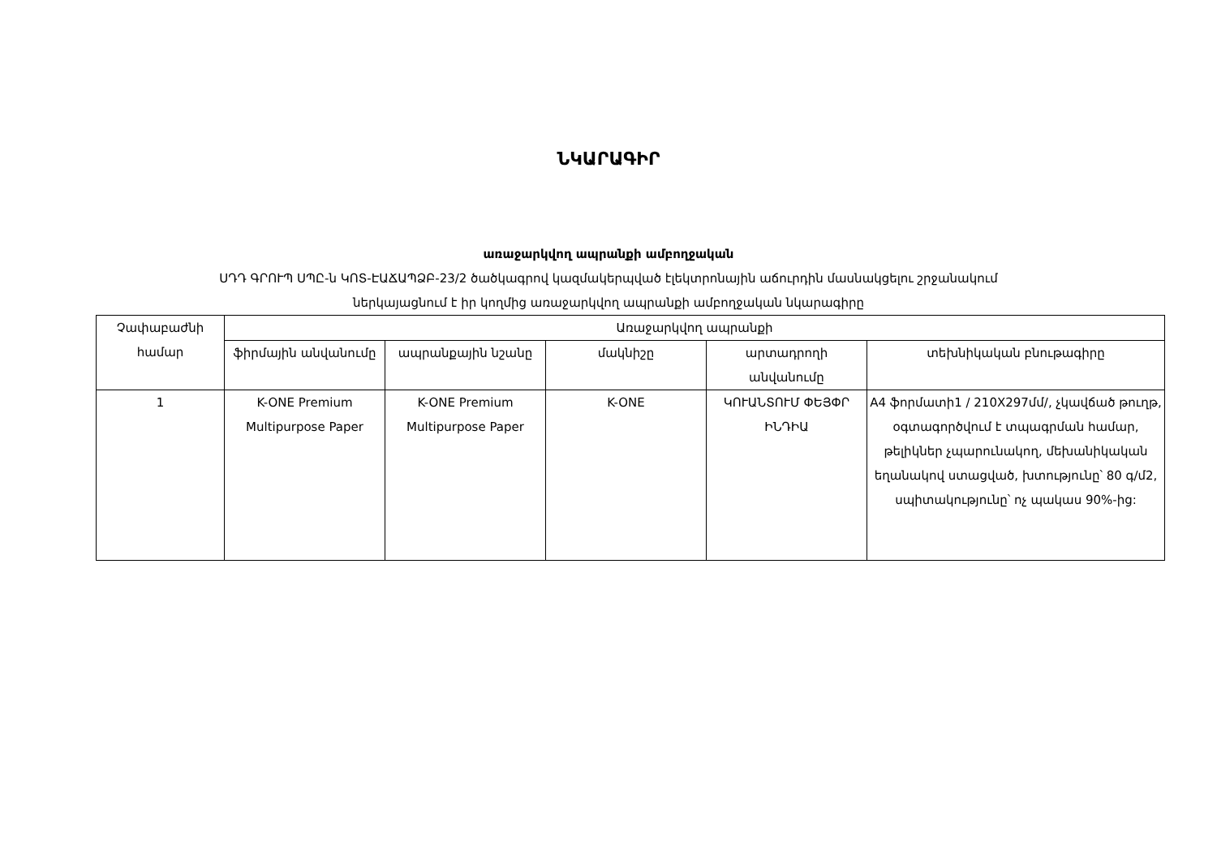ՆԿԱՐԱԳԻՐ
առաջարկվող ապրանքի ամբողջական
ՍԴԴ ԳՐՈՒՊ ՍՊԸ-ն ԿՈՏ-ԷԱՃԱՊՁԲ-23/2 ծածկագրով կազմակերպված էլեկտրոնային աճուրդին մասնակցելու շրջանակում
ներկայացնում է իր կողմից առաջարկվող ապրանքի ամբողջական նկարագիրը
| Չափաբաժնի համար | Առաջարկվող ապրանքի | | | | |
| --- | --- | --- | --- | --- | --- |
| | ֆիրմային անվանումը | ապրանքային նշանը | մակնիշը | արտադրողի անվանումը | տեխնիկական բնութագիրը |
| 1 | K-ONE Premium Multipurpose Paper | K-ONE Premium Multipurpose Paper | K-ONE | ԿՈՒԱՆՏՈՒՄ ՓԵՅՓՐ ԻՆԴԻԱ | A4 ֆորմատի1 / 210X297մմ/, չկավճած թուղթ, օգտագործվում է տպագրման համար, թելիկներ չպարունակող, մեխանիկական եղանակով ստացված, խտությունը՝ 80 գ/մ2, սպիտակությունը՝ ոչ պակաս 90%-ից: |